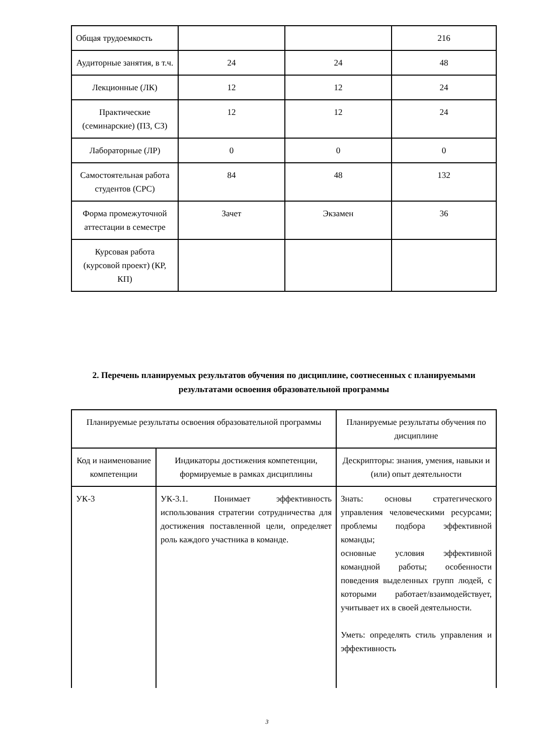| Общая трудоемкость | | | 216 |
| Аудиторные занятия, в т.ч. | 24 | 24 | 48 |
| Лекционные (ЛК) | 12 | 12 | 24 |
| Практические (семинарские) (ПЗ, СЗ) | 12 | 12 | 24 |
| Лабораторные (ЛР) | 0 | 0 | 0 |
| Самостоятельная работа студентов (СРС) | 84 | 48 | 132 |
| Форма промежуточной аттестации в семестре | Зачет | Экзамен | 36 |
| Курсовая работа (курсовой проект) (КР, КП) | | | |
2. Перечень планируемых результатов обучения по дисциплине, соотнесенных с планируемыми результатами освоения образовательной программы
| Планируемые результаты освоения образовательной программы | | Планируемые результаты обучения по дисциплине |
| Код и наименование компетенции | Индикаторы достижения компетенции, формируемые в рамках дисциплины | Дескрипторы: знания, умения, навыки и (или) опыт деятельности |
| УК-3 | УК-3.1. Понимает эффективность использования стратегии сотрудничества для достижения поставленной цели, определяет роль каждого участника в команде. | Знать: основы стратегического управления человеческими ресурсами; проблемы подбора эффективной команды; основные условия эффективной командной работы; особенности поведения выделенных групп людей, с которыми работает/взаимодействует, учитывает их в своей деятельности. Уметь: определять стиль управления и эффективность |
3